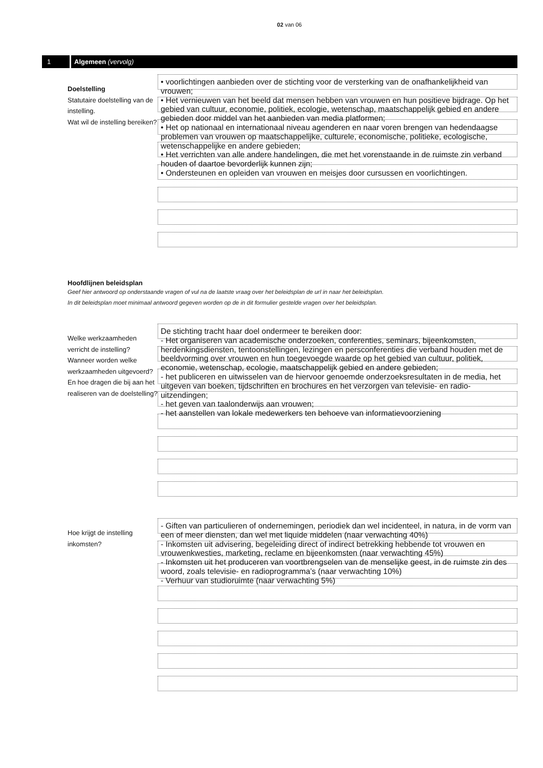02 van 06
1 Algemeen (vervolg)
Doelstelling
Statutaire doelstelling van de instelling.
Wat wil de instelling bereiken?
• voorlichtingen aanbieden over de stichting voor de versterking van de onafhankelijkheid van vrouwen;
• Het vernieuwen van het beeld dat mensen hebben van vrouwen en hun positieve bijdrage. Op het gebied van cultuur, economie, politiek, ecologie, wetenschap, maatschappelijk gebied en andere gebieden door middel van het aanbieden van media platformen;
• Het op nationaal en internationaal niveau agenderen en naar voren brengen van hedendaagse problemen van vrouwen op maatschappelijke, culturele, economische, politieke, ecologische, wetenschappelijke en andere gebieden;
• Het verrichten van alle andere handelingen, die met het vorenstaande in de ruimste zin verband houden of daartoe bevorderlijk kunnen zijn;
• Ondersteunen en opleiden van vrouwen en meisjes door cursussen en voorlichtingen.
Hoofdlijnen beleidsplan
Geef hier antwoord op onderstaande vragen of vul na de laatste vraag over het beleidsplan de url in naar het beleidsplan.
In dit beleidsplan moet minimaal antwoord gegeven worden op de in dit formulier gestelde vragen over het beleidsplan.
Welke werkzaamheden verricht de instelling? Wanneer worden welke werkzaamheden uitgevoerd? En hoe dragen die bij aan het realiseren van de doelstelling?
De stichting tracht haar doel ondermeer te bereiken door:
- Het organiseren van academische onderzoeken, conferenties, seminars, bijeenkomsten, herdenkingsdiensten, tentoonstellingen, lezingen en persconferenties die verband houden met de beeldvorming over vrouwen en hun toegevoegde waarde op het gebied van cultuur, politiek, economie, wetenschap, ecologie, maatschappelijk gebied en andere gebieden;
- het publiceren en uitwisselen van de hiervoor genoemde onderzoeksresultaten in de media, het uitgeven van boeken, tijdschriften en brochures en het verzorgen van televisie- en radio-uitzendingen;
- het geven van taalonderwijs aan vrouwen;
- het aanstellen van lokale medewerkers ten behoeve van informatievoorziening
Hoe krijgt de instelling inkomsten?
- Giften van particulieren of ondernemingen, periodiek dan wel incidenteel, in natura, in de vorm van een of meer diensten, dan wel met liquide middelen (naar verwachting 40%)
- Inkomsten uit advisering, begeleiding direct of indirect betrekking hebbende tot vrouwen en vrouwenkwesties, marketing, reclame en bijeenkomsten (naar verwachting 45%)
- Inkomsten uit het produceren van voortbrengselen van de menselijke geest, in de ruimste zin des woord, zoals televisie- en radioprogramma’s (naar verwachting 10%)
- Verhuur van studioruimte (naar verwachting 5%)